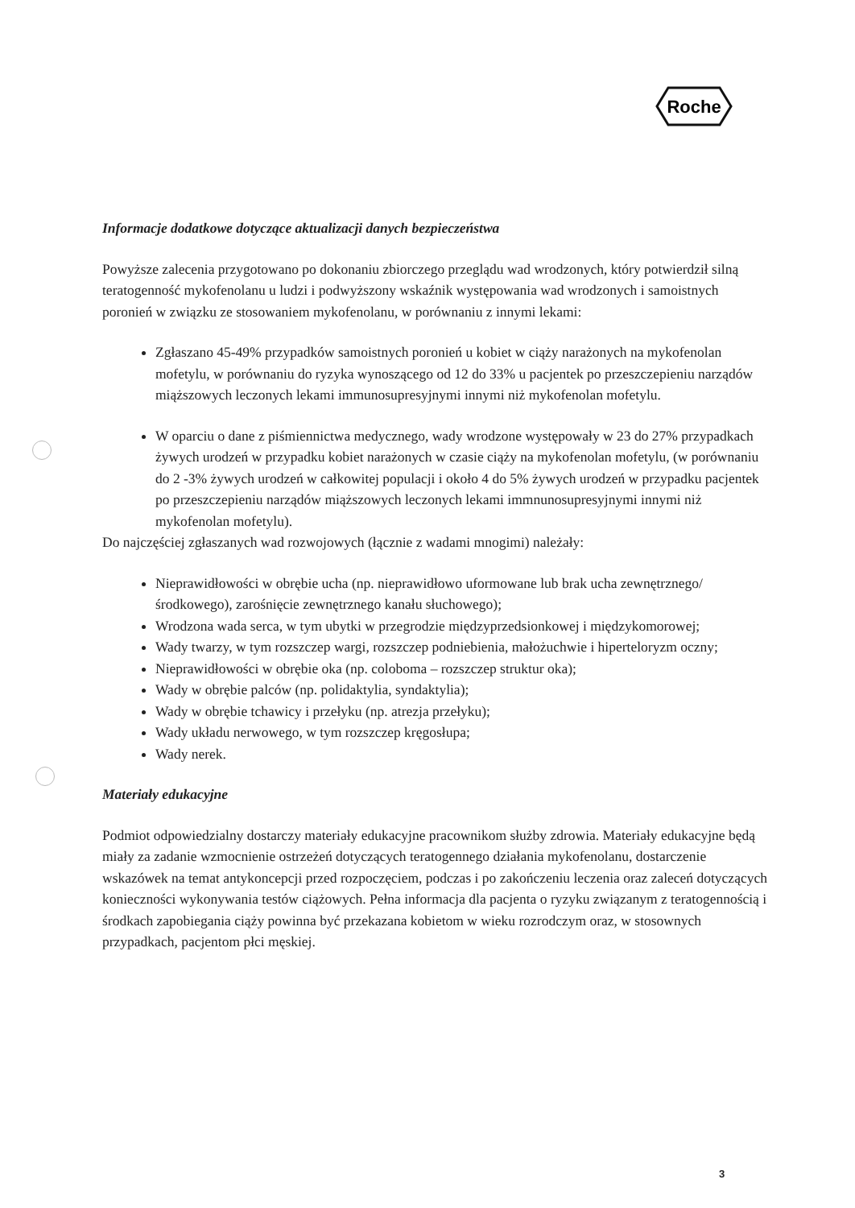Roche
Informacje dodatkowe dotyczące aktualizacji danych bezpieczeństwa
Powyższe zalecenia przygotowano po dokonaniu zbiorczego przeglądu wad wrodzonych, który potwierdził silną teratogenność mykofenolanu u ludzi i podwyższony wskaźnik występowania wad wrodzonych i samoistnych poronień w związku ze stosowaniem mykofenolanu, w porównaniu z innymi lekami:
Zgłaszano 45-49% przypadków samoistnych poronień u kobiet w ciąży narażonych na mykofenolan mofetylu, w porównaniu do ryzyka wynoszącego od 12 do 33% u pacjentek po przeszczepieniu narządów miąższowych leczonych lekami immunosupresyjnymi innymi niż mykofenolan mofetylu.
W oparciu o dane z piśmiennictwa medycznego, wady wrodzone występowały w 23 do 27% przypadkach żywych urodzeń w przypadku kobiet narażonych w czasie ciąży na mykofenolan mofetylu, (w porównaniu do 2 -3% żywych urodzeń w całkowitej populacji i około 4 do 5% żywych urodzeń w przypadku pacjentek po przeszczepieniu narządów miąższowych leczonych lekami immnunosupresyjnymi innymi niż mykofenolan mofetylu).
Do najczęściej zgłaszanych wad rozwojowych (łącznie z wadami mnogimi) należały:
Nieprawidłowości w obrębie ucha (np. nieprawidłowo uformowane lub brak ucha zewnętrznego/ środkowego), zarośnięcie zewnętrznego kanału słuchowego);
Wrodzona wada serca, w tym ubytki w przegrodzie międzyprzedsionkowej i międzykomorowej;
Wady twarzy, w tym rozszczep wargi, rozszczep podniebienia, małożuchwie i hiperteloryzm oczny;
Nieprawidłowości w obrębie oka (np. coloboma – rozszczep struktur oka);
Wady w obrębie palców (np. polidaktylia, syndaktylia);
Wady w obrębie tchawicy i przełyku (np. atrezja przełyku);
Wady układu nerwowego, w tym rozszczep kręgosłupa;
Wady nerek.
Materiały edukacyjne
Podmiot odpowiedzialny dostarczy materiały edukacyjne pracownikom służby zdrowia. Materiały edukacyjne będą miały za zadanie wzmocnienie ostrzeżeń dotyczących teratogennego działania mykofenolanu, dostarczenie wskazówek na temat antykoncepcji przed rozpoczęciem, podczas i po zakończeniu leczenia oraz zaleceń dotyczących konieczności wykonywania testów ciążowych. Pełna informacja dla pacjenta o ryzyku związanym z teratogennością i środkach zapobiegania ciąży powinna być przekazana kobietom w wieku rozrodczym oraz, w stosownych przypadkach, pacjentom płci męskiej.
3